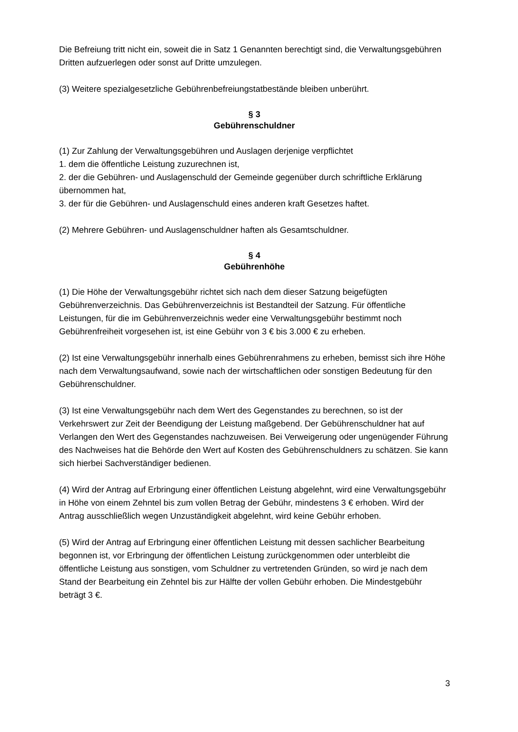Die Befreiung tritt nicht ein, soweit die in Satz 1 Genannten berechtigt sind, die Verwaltungsgebühren Dritten aufzuerlegen oder sonst auf Dritte umzulegen.
(3) Weitere spezialgesetzliche Gebührenbefreiungstatbestände bleiben unberührt.
§ 3
Gebührenschuldner
(1) Zur Zahlung der Verwaltungsgebühren und Auslagen derjenige verpflichtet
1. dem die öffentliche Leistung zuzurechnen ist,
2. der die Gebühren- und Auslagenschuld der Gemeinde gegenüber durch schriftliche Erklärung übernommen hat,
3. der für die Gebühren- und Auslagenschuld eines anderen kraft Gesetzes haftet.
(2) Mehrere Gebühren- und Auslagenschuldner haften als Gesamtschuldner.
§ 4
Gebührenhöhe
(1) Die Höhe der Verwaltungsgebühr richtet sich nach dem dieser Satzung beigefügten Gebührenverzeichnis. Das Gebührenverzeichnis ist Bestandteil der Satzung. Für öffentliche Leistungen, für die im Gebührenverzeichnis weder eine Verwaltungsgebühr bestimmt noch Gebührenfreiheit vorgesehen ist, ist eine Gebühr von 3 € bis 3.000 € zu erheben.
(2) Ist eine Verwaltungsgebühr innerhalb eines Gebührenrahmens zu erheben, bemisst sich ihre Höhe nach dem Verwaltungsaufwand, sowie nach der wirtschaftlichen oder sonstigen Bedeutung für den Gebührenschuldner.
(3) Ist eine Verwaltungsgebühr nach dem Wert des Gegenstandes zu berechnen, so ist der Verkehrswert zur Zeit der Beendigung der Leistung maßgebend. Der Gebührenschuldner hat auf Verlangen den Wert des Gegenstandes nachzuweisen. Bei Verweigerung oder ungenügender Führung des Nachweises hat die Behörde den Wert auf Kosten des Gebührenschuldners zu schätzen. Sie kann sich hierbei Sachverständiger bedienen.
(4) Wird der Antrag auf Erbringung einer öffentlichen Leistung abgelehnt, wird eine Verwaltungsgebühr in Höhe von einem Zehntel bis zum vollen Betrag der Gebühr, mindestens 3 € erhoben. Wird der Antrag ausschließlich wegen Unzuständigkeit abgelehnt, wird keine Gebühr erhoben.
(5) Wird der Antrag auf Erbringung einer öffentlichen Leistung mit dessen sachlicher Bearbeitung begonnen ist, vor Erbringung der öffentlichen Leistung zurückgenommen oder unterbleibt die öffentliche Leistung aus sonstigen, vom Schuldner zu vertretenden Gründen, so wird je nach dem Stand der Bearbeitung ein Zehntel bis zur Hälfte der vollen Gebühr erhoben. Die Mindestgebühr beträgt 3 €.
3